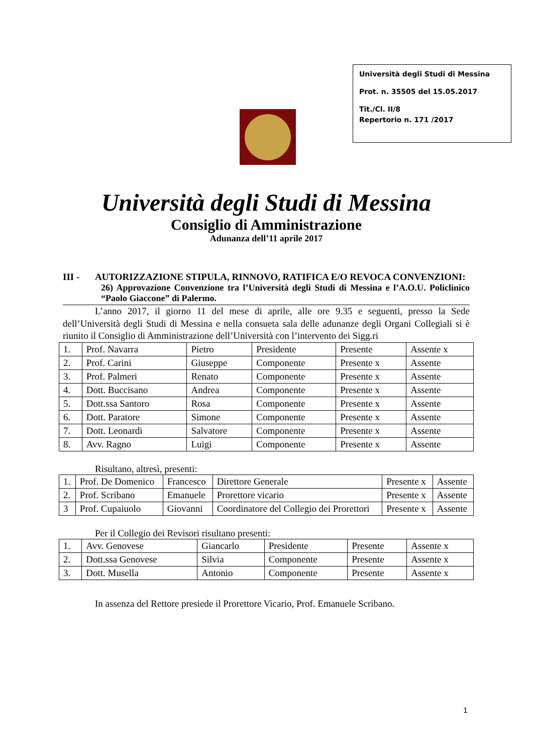Università degli Studi di Messina
Prot. n. 35505 del 15.05.2017
Tit./Cl. II/8
Repertorio n. 171 /2017
Università degli Studi di Messina
Consiglio di Amministrazione
Adunanza dell’11 aprile 2017
III - AUTORIZZAZIONE STIPULA, RINNOVO, RATIFICA E/O REVOCA CONVENZIONI:
26) Approvazione Convenzione tra l’Università degli Studi di Messina e l’A.O.U. Policlinico “Paolo Giaccone” di Palermo.
L’anno 2017, il giorno 11 del mese di aprile, alle ore 9.35 e seguenti, presso la Sede dell’Università degli Studi di Messina e nella consueta sala delle adunanze degli Organi Collegiali si è riunito il Consiglio di Amministrazione dell’Università con l’intervento dei Sigg.ri
| 1. | Prof. Navarra | Pietro | Presidente | Presente | Assente x |
| 2. | Prof. Carini | Giuseppe | Componente | Presente x | Assente |
| 3. | Prof. Palmeri | Renato | Componente | Presente x | Assente |
| 4. | Dott. Buccisano | Andrea | Componente | Presente x | Assente |
| 5. | Dott.ssa Santoro | Rosa | Componente | Presente x | Assente |
| 6. | Dott. Paratore | Simone | Componente | Presente x | Assente |
| 7. | Dott. Leonardi | Salvatore | Componente | Presente x | Assente |
| 8. | Avv. Ragno | Luigi | Componente | Presente x | Assente |
Risultano, altresì, presenti:
| 1. | Prof. De Domenico | Francesco | Direttore Generale | Presente x | Assente |
| 2. | Prof. Scribano | Emanuele | Prorettore vicario | Presente x | Assente |
| 3 | Prof. Cupaiuolo | Giovanni | Coordinatore del Collegio dei Prorettori | Presente x | Assente |
Per il Collegio dei Revisori risultano presenti:
| 1. | Avv. Genovese | Giancarlo | Presidente | Presente | Assente x |
| 2. | Dott.ssa Genovese | Silvia | Componente | Presente | Assente x |
| 3. | Dott. Musella | Antonio | Componente | Presente | Assente x |
In assenza del Rettore presiede il Prorettore Vicario, Prof. Emanuele Scribano.
1